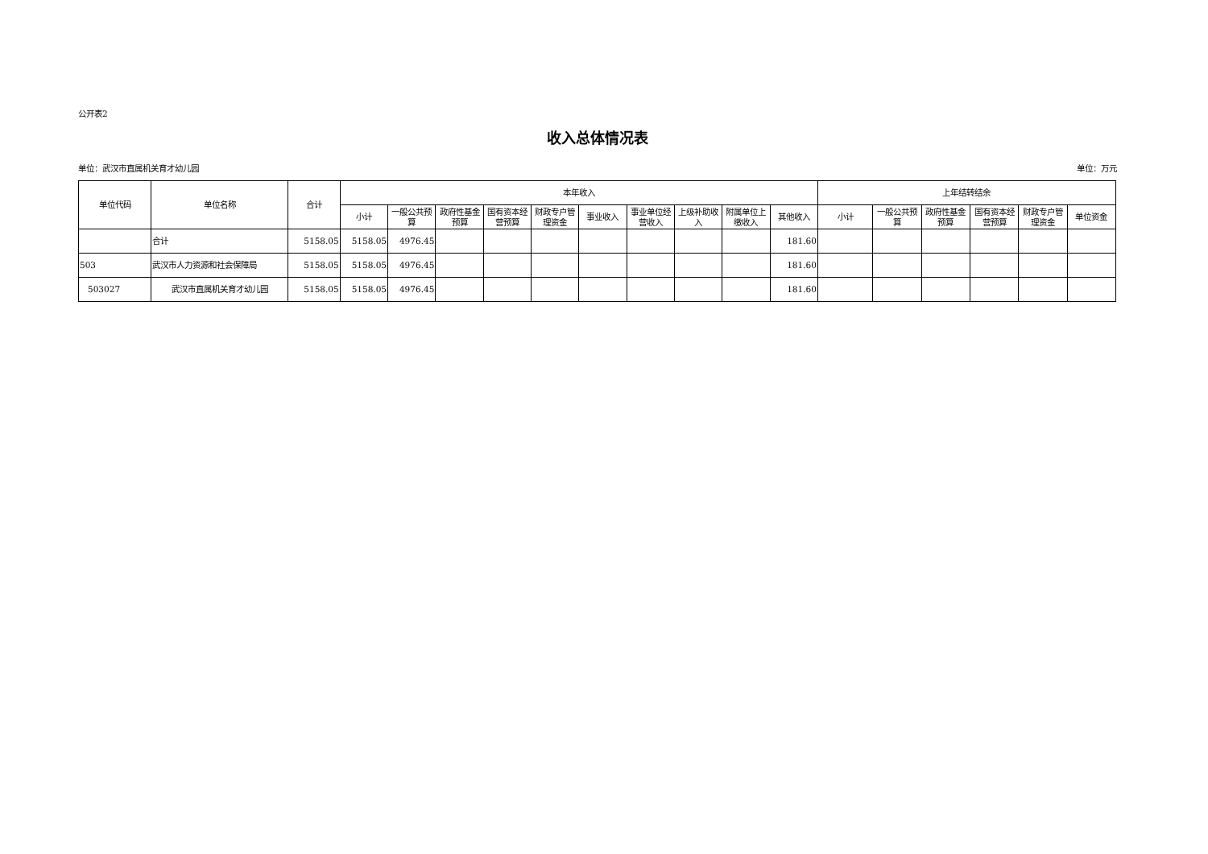公开表2
收入总体情况表
单位：武汉市直属机关育才幼儿园 单位：万元
| 单位代码 | 单位名称 | 合计 | 本年收入 | | | | | | | | | | 上年结转结余 | | | | | |
| --- | --- | --- | --- | --- | --- | --- | --- | --- | --- | --- | --- | --- | --- | --- | --- | --- | --- | --- |
| | | | 小计 | 一般公共预算 | 政府性基金预算 | 国有资本经营预算 | 财政专户管理资金 | 事业收入 | 事业单位经营收入 | 上级补助收入 | 附属单位上缴收入 | 其他收入 | 小计 | 一般公共预算 | 政府性基金预算 | 国有资本经营预算 | 财政专户管理资金 | 单位资金 |
| | 合计 | 5158.05 | 5158.05 | 4976.45 | | | | | | | | 181.60 | | | | | | |
| 503 | 武汉市人力资源和社会保障局 | 5158.05 | 5158.05 | 4976.45 | | | | | | | | 181.60 | | | | | | |
| 503027 | 武汉市直属机关育才幼儿园 | 5158.05 | 5158.05 | 4976.45 | | | | | | | | 181.60 | | | | | | |